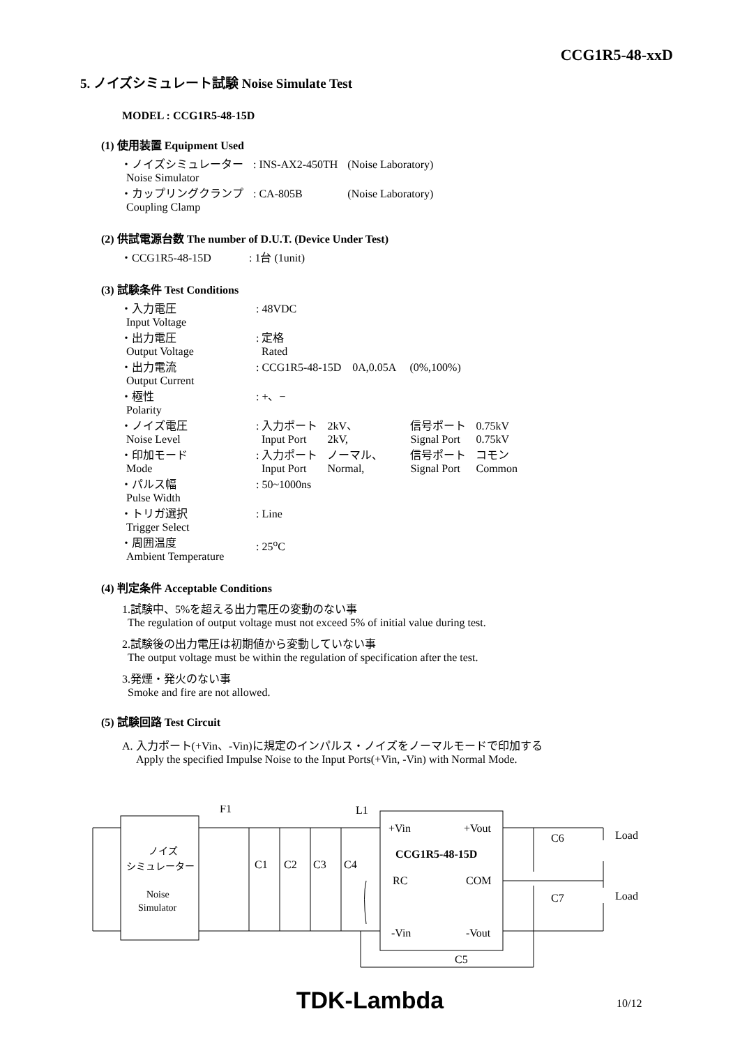CCG1R5-48-xxD
5. ノイズシミュレート試験 Noise Simulate Test
MODEL : CCG1R5-48-15D
(1) 使用装置 Equipment Used
| ・ノイズシミュレーター Noise Simulator | : INS-AX2-450TH | (Noise Laboratory) |
| ・カップリングクランプ Coupling Clamp | : CA-805B | (Noise Laboratory) |
(2) 供試電源台数 The number of D.U.T. (Device Under Test)
| ・CCG1R5-48-15D | : 1台 (1unit) |
(3) 試験条件 Test Conditions
| ・入力電圧 Input Voltage | : 48VDC | | | |
| ・出力電圧 Output Voltage | : 定格 Rated | | | |
| ・出力電流 Output Current | : CCG1R5-48-15D 0A,0.05A (0%,100%) | | | |
| ・極性 Polarity | : +、− | | | |
| ・ノイズ電圧 Noise Level | : 入力ポート Input Port | 2kV、 2kV, | 信号ポート Signal Port | 0.75kV 0.75kV |
| ・印加モード Mode | : 入力ポート Input Port | ノーマル、 Normal, | 信号ポート Signal Port | コモン Common |
| ・パルス幅 Pulse Width | : 50~1000ns | | | |
| ・トリガ選択 Trigger Select | : Line | | | |
| ・周囲温度 Ambient Temperature | : 25<sup>o</sup>C | | | |
(4) 判定条件 Acceptable Conditions
1.試験中、5%を超える出力電圧の変動のない事
The regulation of output voltage must not exceed 5% of initial value during test.
2.試験後の出力電圧は初期値から変動していない事
The output voltage must be within the regulation of specification after the test.
3.発煙・発火のない事
Smoke and fire are not allowed.
(5) 試験回路 Test Circuit
A. 入力ポート(+Vin、-Vin)に規定のインパルス・ノイズをノーマルモードで印加する
Apply the specified Impulse Noise to the Input Ports(+Vin, -Vin) with Normal Mode.
F1
L1
+Vin
+Vout
CCG1R5-48-15D
RC
COM
-Vin
-Vout
C6
C7
Load
Load
C1
C2
C3
C4
C5
ノイズ
シミュレーター
Noise
Simulator
TDK-Lambda 10/12